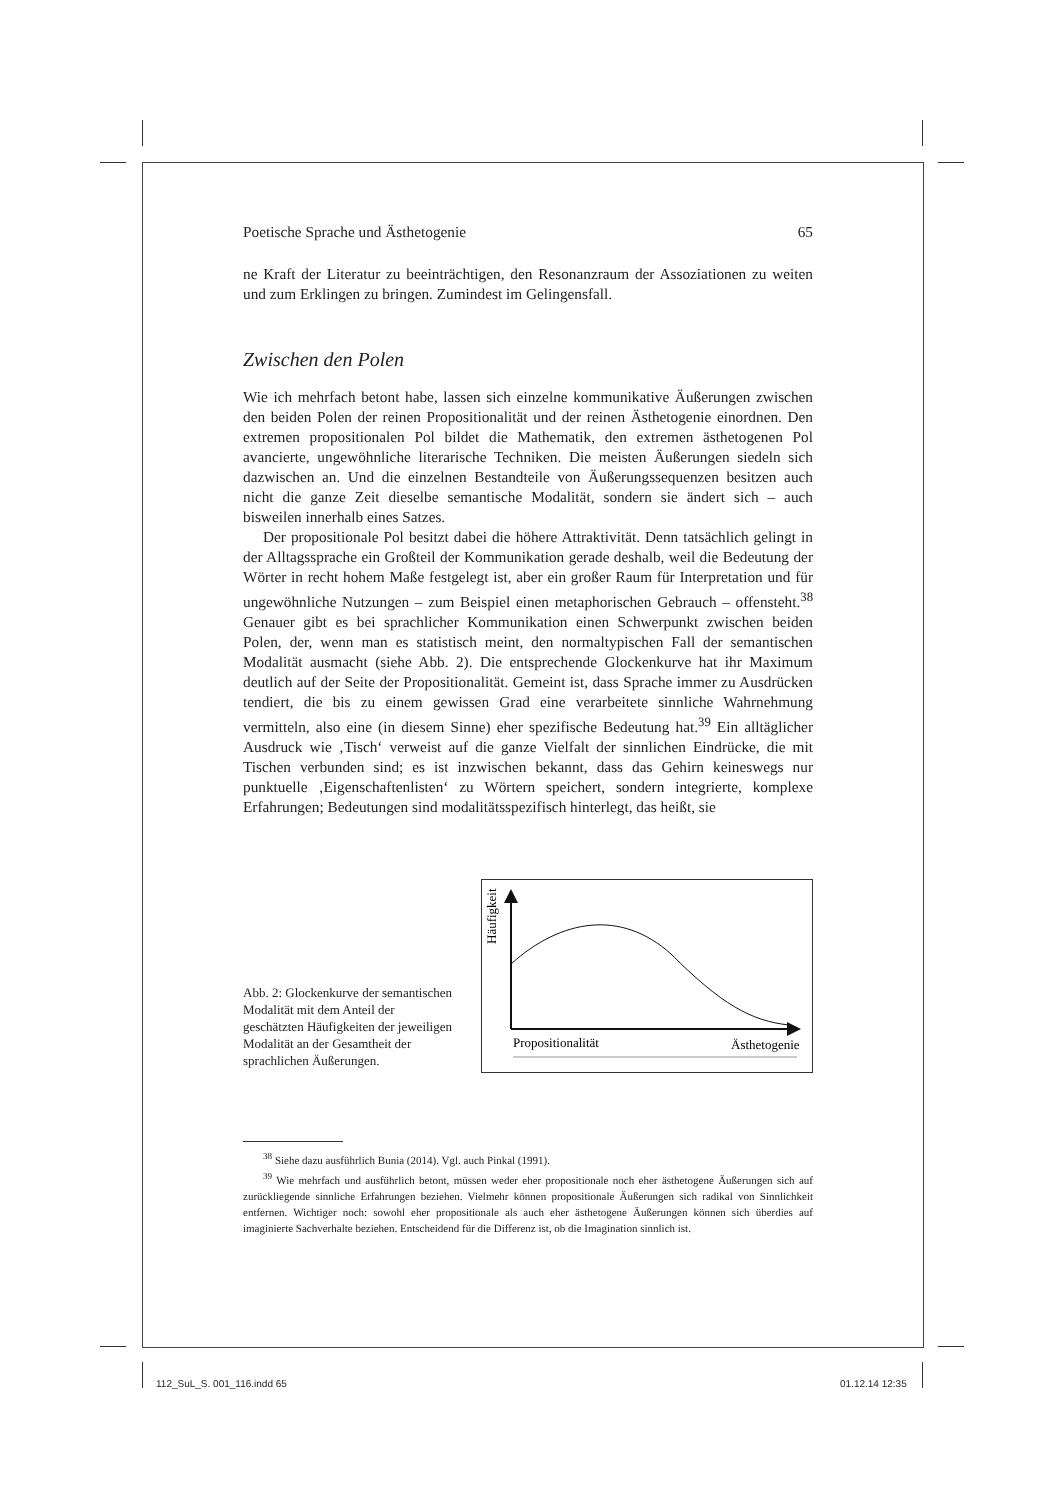Poetische Sprache und Ästhetogenie 65
ne Kraft der Literatur zu beeinträchtigen, den Resonanzraum der Assoziationen zu weiten und zum Erklingen zu bringen. Zumindest im Gelingensfall.
Zwischen den Polen
Wie ich mehrfach betont habe, lassen sich einzelne kommunikative Äußerungen zwischen den beiden Polen der reinen Propositionalität und der reinen Ästhetogenie einordnen. Den extremen propositionalen Pol bildet die Mathematik, den extremen ästhetogenen Pol avancierte, ungewöhnliche literarische Techniken. Die meisten Äußerungen siedeln sich dazwischen an. Und die einzelnen Bestandteile von Äußerungssequenzen besitzen auch nicht die ganze Zeit dieselbe semantische Modalität, sondern sie ändert sich – auch bisweilen innerhalb eines Satzes.
Der propositionale Pol besitzt dabei die höhere Attraktivität. Denn tatsächlich gelingt in der Alltagssprache ein Großteil der Kommunikation gerade deshalb, weil die Bedeutung der Wörter in recht hohem Maße festgelegt ist, aber ein großer Raum für Interpretation und für ungewöhnliche Nutzungen – zum Beispiel einen metaphorischen Gebrauch – offensteht.<sup>38</sup> Genauer gibt es bei sprachlicher Kommunikation einen Schwerpunkt zwischen beiden Polen, der, wenn man es statistisch meint, den normaltypischen Fall der semantischen Modalität ausmacht (siehe Abb. 2). Die entsprechende Glockenkurve hat ihr Maximum deutlich auf der Seite der Propositionalität. Gemeint ist, dass Sprache immer zu Ausdrücken tendiert, die bis zu einem gewissen Grad eine verarbeitete sinnliche Wahrnehmung vermitteln, also eine (in diesem Sinne) eher spezifische Bedeutung hat.<sup>39</sup> Ein alltäglicher Ausdruck wie ‚Tisch‘ verweist auf die ganze Vielfalt der sinnlichen Eindrücke, die mit Tischen verbunden sind; es ist inzwischen bekannt, dass das Gehirn keineswegs nur punktuelle ‚Eigenschaftenlisten‘ zu Wörtern speichert, sondern integrierte, komplexe Erfahrungen; Bedeutungen sind modalitätsspezifisch hinterlegt, das heißt, sie
Abb. 2: Glockenkurve der semantischen Modalität mit dem Anteil der geschätzten Häufigkeiten der jeweiligen Modalität an der Gesamtheit der sprachlichen Äußerungen.
Häufigkeit
Propositionalität
Ästhetogenie
<sup>38</sup> Siehe dazu ausführlich Bunia (2014). Vgl. auch Pinkal (1991).
<sup>39</sup> Wie mehrfach und ausführlich betont, müssen weder eher propositionale noch eher ästhetogene Äußerungen sich auf zurückliegende sinnliche Erfahrungen beziehen. Vielmehr können propositionale Äußerungen sich radikal von Sinnlichkeit entfernen. Wichtiger noch: sowohl eher propositionale als auch eher ästhetogene Äußerungen können sich überdies auf imaginierte Sachverhalte beziehen. Entscheidend für die Differenz ist, ob die Imagination sinnlich ist.
112_SuL_S. 001_116.indd 65 01.12.14 12:35